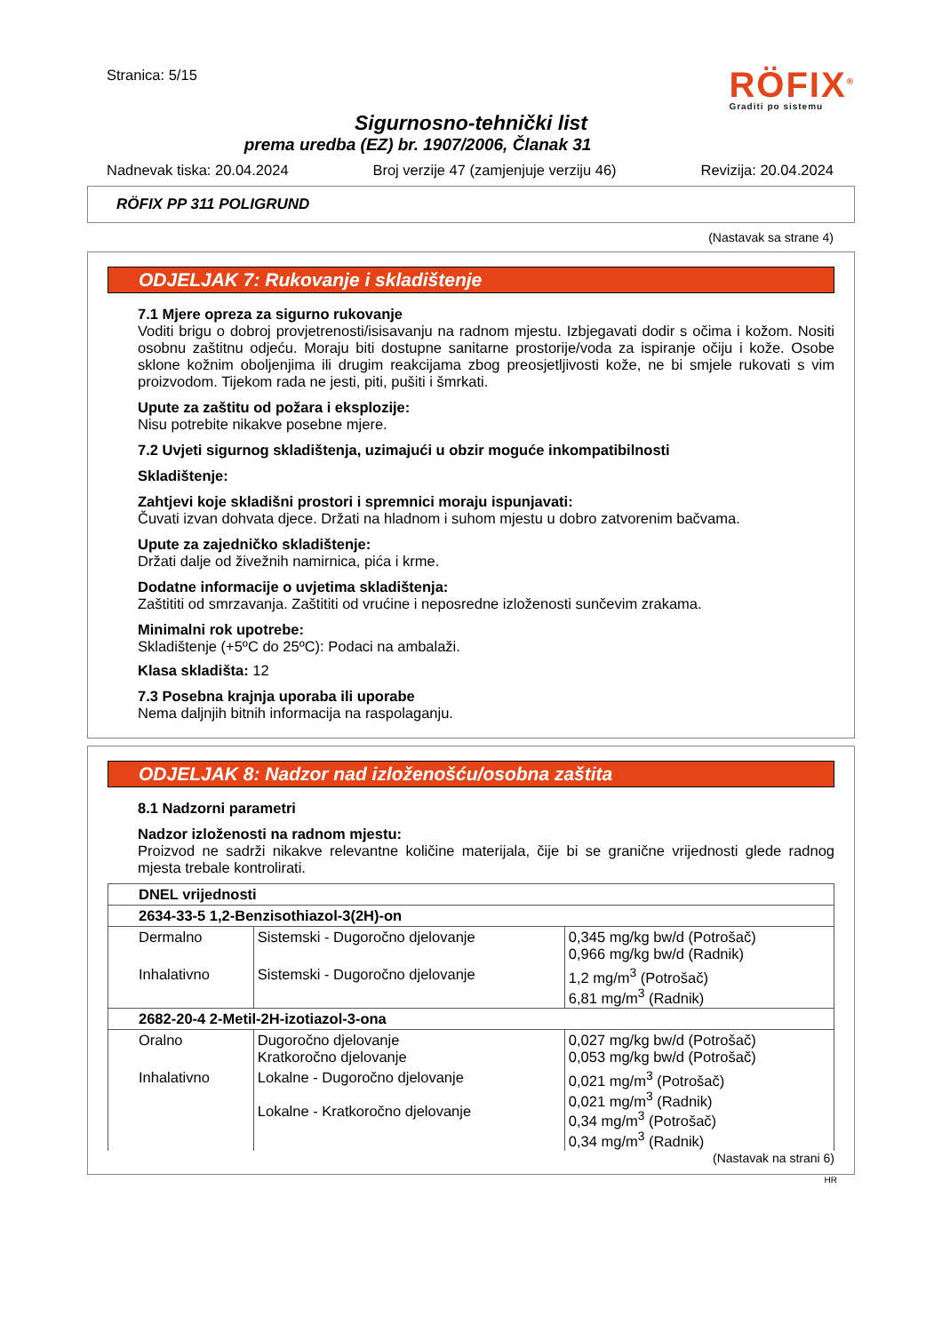Stranica: 5/15
RÖFIX<sup>®</sup>
Graditi po sistemu
Sigurnosno-tehnički list
prema uredba (EZ) br. 1907/2006, Članak 31
Nadnevak tiska: 20.04.2024 Broj verzije 47 (zamjenjuje verziju 46) Revizija: 20.04.2024
RÖFIX PP 311 POLIGRUND
(Nastavak sa strane 4)
ODJELJAK 7: Rukovanje i skladištenje
7.1 Mjere opreza za sigurno rukovanje
Voditi brigu o dobroj provjetrenosti/isisavanju na radnom mjestu. Izbjegavati dodir s očima i kožom. Nositi osobnu zaštitnu odjeću. Moraju biti dostupne sanitarne prostorije/voda za ispiranje očiju i kože. Osobe sklone kožnim oboljenjima ili drugim reakcijama zbog preosjetljivosti kože, ne bi smjele rukovati s vim proizvodom. Tijekom rada ne jesti, piti, pušiti i šmrkati.
Upute za zaštitu od požara i eksplozije:
Nisu potrebite nikakve posebne mjere.
7.2 Uvjeti sigurnog skladištenja, uzimajući u obzir moguće inkompatibilnosti
Skladištenje:
Zahtjevi koje skladišni prostori i spremnici moraju ispunjavati:
Čuvati izvan dohvata djece. Držati na hladnom i suhom mjestu u dobro zatvorenim bačvama.
Upute za zajedničko skladištenje:
Držati dalje od živežnih namirnica, pića i krme.
Dodatne informacije o uvjetima skladištenja:
Zaštititi od smrzavanja. Zaštititi od vrućine i neposredne izloženosti sunčevim zrakama.
Minimalni rok upotrebe:
Skladištenje (+5ºC do 25ºC): Podaci na ambalaži.
Klasa skladišta: 12
7.3 Posebna krajnja uporaba ili uporabe
Nema daljnjih bitnih informacija na raspolaganju.
ODJELJAK 8: Nadzor nad izloženošću/osobna zaštita
8.1 Nadzorni parametri
Nadzor izloženosti na radnom mjestu:
Proizvod ne sadrži nikakve relevantne količine materijala, čije bi se granične vrijednosti glede radnog mjesta trebale kontrolirati.
| DNEL vrijednosti | | |
| --- | --- | --- |
| 2634-33-5 1,2-Benzisothiazol-3(2H)-on | | |
| Dermalno | Sistemski - Dugoročno djelovanje | 0,345 mg/kg bw/d (Potrošač) 0,966 mg/kg bw/d (Radnik) |
| Inhalativno | Sistemski - Dugoročno djelovanje | 1,2 mg/m<sup>3</sup> (Potrošač) 6,81 mg/m<sup>3</sup> (Radnik) |
| 2682-20-4 2-Metil-2H-izotiazol-3-ona | | |
| Oralno | Dugoročno djelovanje Kratkoročno djelovanje | 0,027 mg/kg bw/d (Potrošač) 0,053 mg/kg bw/d (Potrošač) |
| Inhalativno | Lokalne - Dugoročno djelovanje Lokalne - Kratkoročno djelovanje | 0,021 mg/m<sup>3</sup> (Potrošač) 0,021 mg/m<sup>3</sup> (Radnik) 0,34 mg/m<sup>3</sup> (Potrošač) 0,34 mg/m<sup>3</sup> (Radnik) |
(Nastavak na strani 6)
HR